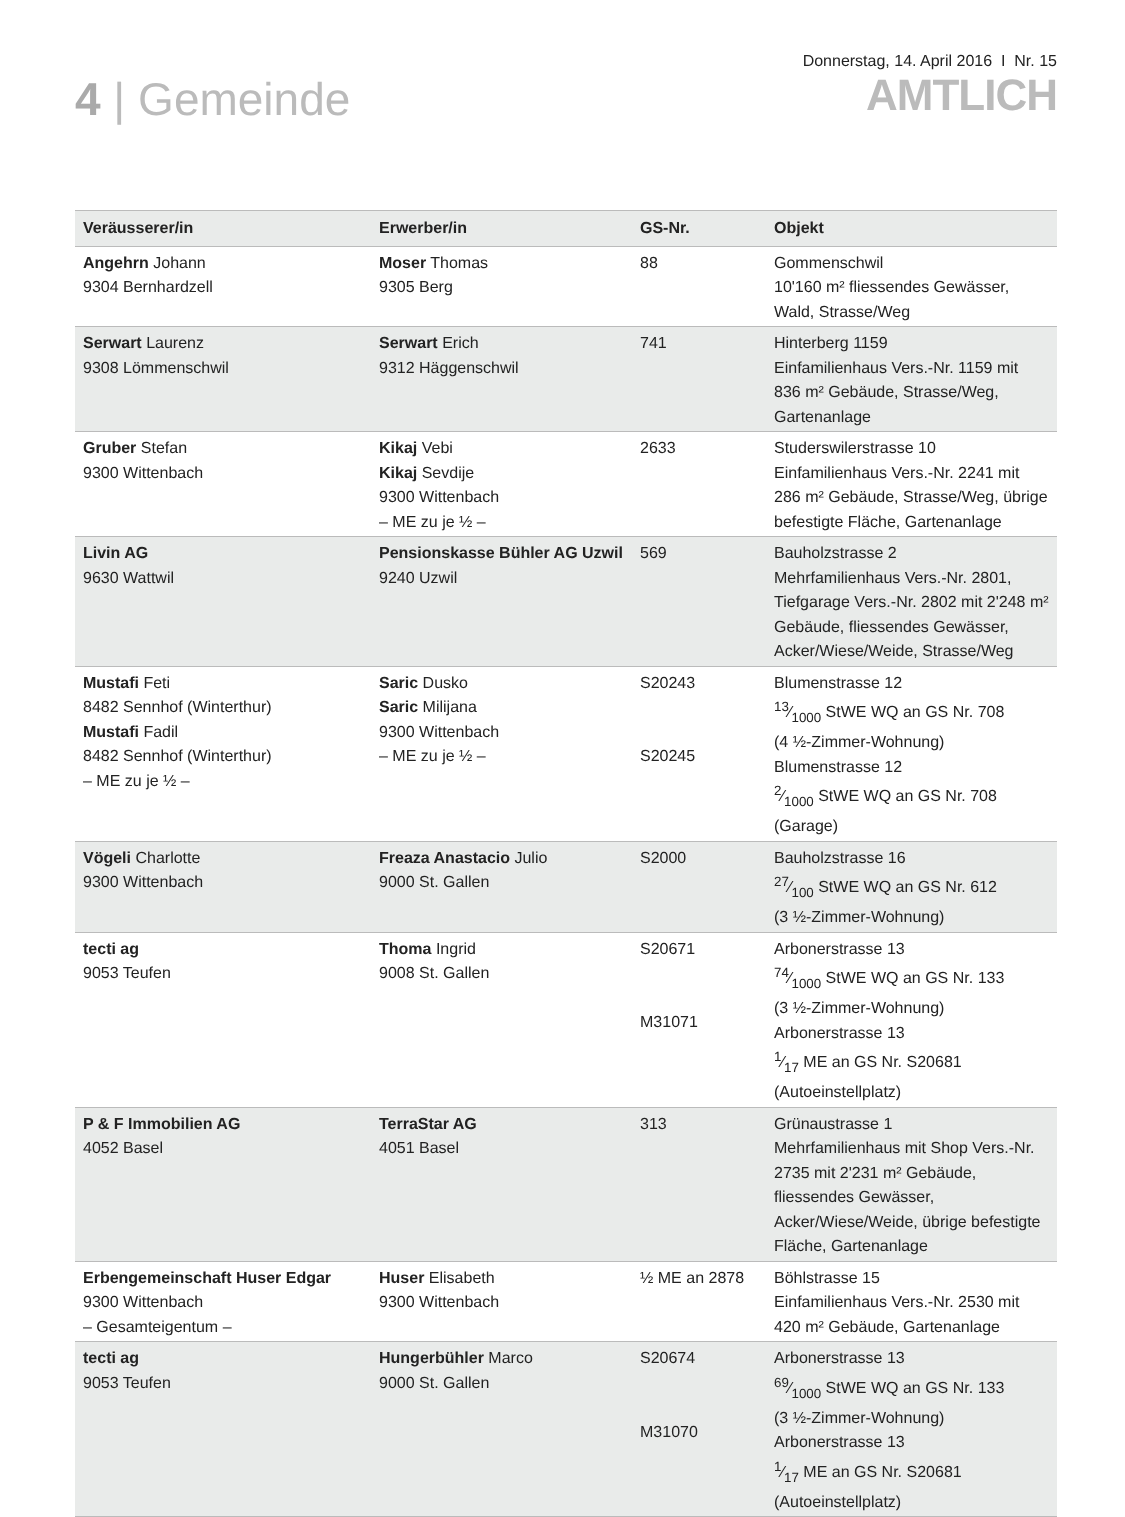4 | Gemeinde
Donnerstag, 14. April 2016 I Nr. 15
AMTLICH
| Veräusserer/in | Erwerber/in | GS-Nr. | Objekt |
| --- | --- | --- | --- |
| Angehrn Johann 9304 Bernhardzell | Moser Thomas 9305 Berg | 88 | Gommenschwil 10'160 m² fliessendes Gewässer, Wald, Strasse/Weg |
| Serwart Laurenz 9308 Lömmenschwil | Serwart Erich 9312 Häggenschwil | 741 | Hinterberg 1159 Einfamilienhaus Vers.-Nr. 1159 mit 836 m² Gebäude, Strasse/Weg, Gartenanlage |
| Gruber Stefan 9300 Wittenbach | Kikaj Vebi Kikaj Sevdije 9300 Wittenbach – ME zu je ½ – | 2633 | Studerswilerstrasse 10 Einfamilienhaus Vers.-Nr. 2241 mit 286 m² Gebäude, Strasse/Weg, übrige befestigte Fläche, Gartenanlage |
| Livin AG 9630 Wattwil | Pensionskasse Bühler AG Uzwil 9240 Uzwil | 569 | Bauholzstrasse 2 Mehrfamilienhaus Vers.-Nr. 2801, Tiefgarage Vers.-Nr. 2802 mit 2'248 m² Gebäude, fliessendes Gewässer, Acker/Wiese/Weide, Strasse/Weg |
| Mustafi Feti 8482 Sennhof (Winterthur) Mustafi Fadil 8482 Sennhof (Winterthur) – ME zu je ½ – | Saric Dusko Saric Milijana 9300 Wittenbach – ME zu je ½ – | S20243 S20245 | Blumenstrasse 12 13⁄1000 StWE WQ an GS Nr. 708 (4 ½-Zimmer-Wohnung) Blumenstrasse 12 2⁄1000 StWE WQ an GS Nr. 708 (Garage) |
| Vögeli Charlotte 9300 Wittenbach | Freaza Anastacio Julio 9000 St. Gallen | S2000 | Bauholzstrasse 16 27⁄100 StWE WQ an GS Nr. 612 (3 ½-Zimmer-Wohnung) |
| tecti ag 9053 Teufen | Thoma Ingrid 9008 St. Gallen | S20671 M31071 | Arbonerstrasse 13 74⁄1000 StWE WQ an GS Nr. 133 (3 ½-Zimmer-Wohnung) Arbonerstrasse 13 1⁄17 ME an GS Nr. S20681 (Autoeinstellplatz) |
| P & F Immobilien AG 4052 Basel | TerraStar AG 4051 Basel | 313 | Grünaustrasse 1 Mehrfamilienhaus mit Shop Vers.-Nr. 2735 mit 2'231 m² Gebäude, fliessendes Gewässer, Acker/Wiese/Weide, übrige befestigte Fläche, Gartenanlage |
| Erbengemeinschaft Huser Edgar 9300 Wittenbach – Gesamteigentum – | Huser Elisabeth 9300 Wittenbach | ½ ME an 2878 | Böhlstrasse 15 Einfamilienhaus Vers.-Nr. 2530 mit 420 m² Gebäude, Gartenanlage |
| tecti ag 9053 Teufen | Hungerbühler Marco 9000 St. Gallen | S20674 M31070 | Arbonerstrasse 13 69⁄1000 StWE WQ an GS Nr. 133 (3 ½-Zimmer-Wohnung) Arbonerstrasse 13 1⁄17 ME an GS Nr. S20681 (Autoeinstellplatz) |